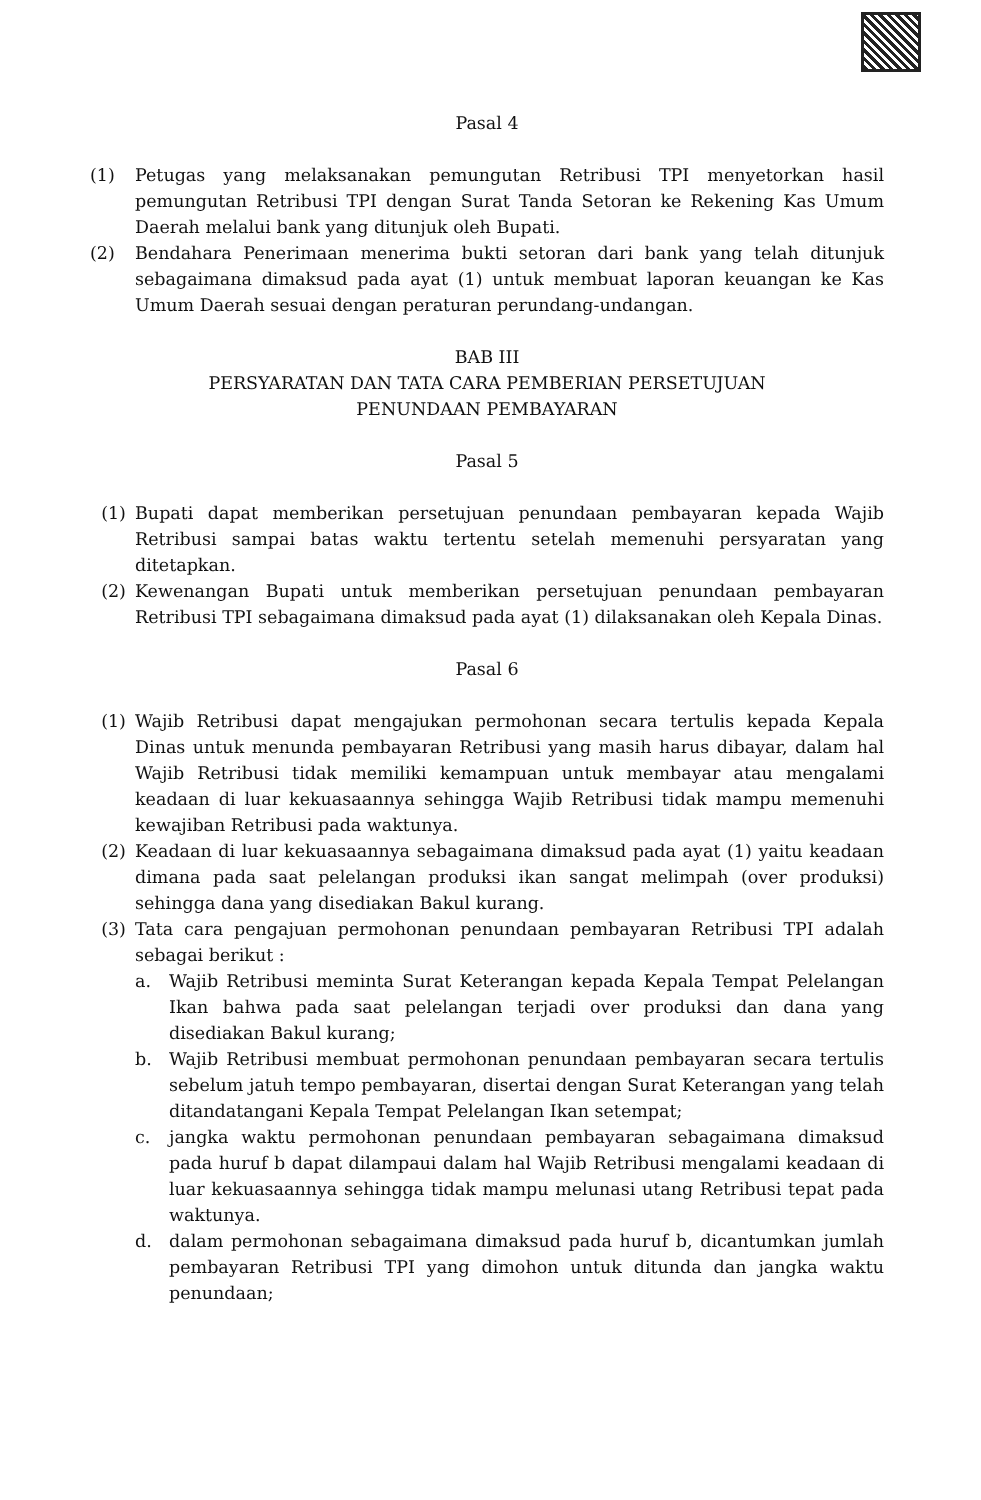Pasal 4
(1) Petugas yang melaksanakan pemungutan Retribusi TPI menyetorkan hasil pemungutan Retribusi TPI dengan Surat Tanda Setoran ke Rekening Kas Umum Daerah melalui bank yang ditunjuk oleh Bupati.
(2) Bendahara Penerimaan menerima bukti setoran dari bank yang telah ditunjuk sebagaimana dimaksud pada ayat (1) untuk membuat laporan keuangan ke Kas Umum Daerah sesuai dengan peraturan perundang-undangan.
BAB III
PERSYARATAN DAN TATA CARA PEMBERIAN PERSETUJUAN
PENUNDAAN PEMBAYARAN
Pasal 5
(1) Bupati dapat memberikan persetujuan penundaan pembayaran kepada Wajib Retribusi sampai batas waktu tertentu setelah memenuhi persyaratan yang ditetapkan.
(2) Kewenangan Bupati untuk memberikan persetujuan penundaan pembayaran Retribusi TPI sebagaimana dimaksud pada ayat (1) dilaksanakan oleh Kepala Dinas.
Pasal 6
(1) Wajib Retribusi dapat mengajukan permohonan secara tertulis kepada Kepala Dinas untuk menunda pembayaran Retribusi yang masih harus dibayar, dalam hal Wajib Retribusi tidak memiliki kemampuan untuk membayar atau mengalami keadaan di luar kekuasaannya sehingga Wajib Retribusi tidak mampu memenuhi kewajiban Retribusi pada waktunya.
(2) Keadaan di luar kekuasaannya sebagaimana dimaksud pada ayat (1) yaitu keadaan dimana pada saat pelelangan produksi ikan sangat melimpah (over produksi) sehingga dana yang disediakan Bakul kurang.
(3) Tata cara pengajuan permohonan penundaan pembayaran Retribusi TPI adalah sebagai berikut :
a. Wajib Retribusi meminta Surat Keterangan kepada Kepala Tempat Pelelangan Ikan bahwa pada saat pelelangan terjadi over produksi dan dana yang disediakan Bakul kurang;
b. Wajib Retribusi membuat permohonan penundaan pembayaran secara tertulis sebelum jatuh tempo pembayaran, disertai dengan Surat Keterangan yang telah ditandatangani Kepala Tempat Pelelangan Ikan setempat;
c. jangka waktu permohonan penundaan pembayaran sebagaimana dimaksud pada huruf b dapat dilampaui dalam hal Wajib Retribusi mengalami keadaan di luar kekuasaannya sehingga tidak mampu melunasi utang Retribusi tepat pada waktunya.
d. dalam permohonan sebagaimana dimaksud pada huruf b, dicantumkan jumlah pembayaran Retribusi TPI yang dimohon untuk ditunda dan jangka waktu penundaan;